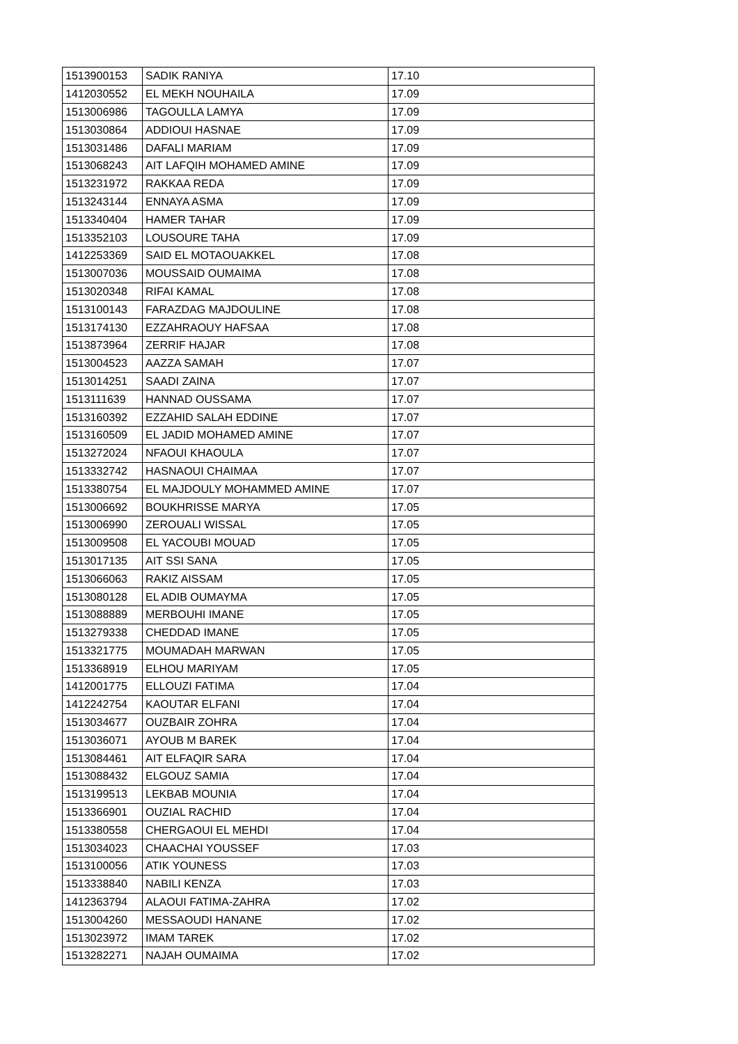| 1513900153 | SADIK RANIYA | 17.10 |
| 1412030552 | EL MEKH NOUHAILA | 17.09 |
| 1513006986 | TAGOULLA LAMYA | 17.09 |
| 1513030864 | ADDIOUI HASNAE | 17.09 |
| 1513031486 | DAFALI MARIAM | 17.09 |
| 1513068243 | AIT LAFQIH MOHAMED AMINE | 17.09 |
| 1513231972 | RAKKAA REDA | 17.09 |
| 1513243144 | ENNAYA ASMA | 17.09 |
| 1513340404 | HAMER TAHAR | 17.09 |
| 1513352103 | LOUSOURE TAHA | 17.09 |
| 1412253369 | SAID EL MOTAOUAKKEL | 17.08 |
| 1513007036 | MOUSSAID OUMAIMA | 17.08 |
| 1513020348 | RIFAI KAMAL | 17.08 |
| 1513100143 | FARAZDAG MAJDOULINE | 17.08 |
| 1513174130 | EZZAHRAOUY HAFSAA | 17.08 |
| 1513873964 | ZERRIF HAJAR | 17.08 |
| 1513004523 | AAZZA SAMAH | 17.07 |
| 1513014251 | SAADI ZAINA | 17.07 |
| 1513111639 | HANNAD OUSSAMA | 17.07 |
| 1513160392 | EZZAHID SALAH EDDINE | 17.07 |
| 1513160509 | EL JADID MOHAMED AMINE | 17.07 |
| 1513272024 | NFAOUI KHAOULA | 17.07 |
| 1513332742 | HASNAOUI CHAIMAA | 17.07 |
| 1513380754 | EL MAJDOULY MOHAMMED AMINE | 17.07 |
| 1513006692 | BOUKHRISSE MARYA | 17.05 |
| 1513006990 | ZEROUALI WISSAL | 17.05 |
| 1513009508 | EL YACOUBI MOUAD | 17.05 |
| 1513017135 | AIT SSI SANA | 17.05 |
| 1513066063 | RAKIZ AISSAM | 17.05 |
| 1513080128 | EL ADIB OUMAYMA | 17.05 |
| 1513088889 | MERBOUHI IMANE | 17.05 |
| 1513279338 | CHEDDAD IMANE | 17.05 |
| 1513321775 | MOUMADAH MARWAN | 17.05 |
| 1513368919 | ELHOU MARIYAM | 17.05 |
| 1412001775 | ELLOUZI FATIMA | 17.04 |
| 1412242754 | KAOUTAR ELFANI | 17.04 |
| 1513034677 | OUZBAIR ZOHRA | 17.04 |
| 1513036071 | AYOUB M BAREK | 17.04 |
| 1513084461 | AIT ELFAQIR SARA | 17.04 |
| 1513088432 | ELGOUZ SAMIA | 17.04 |
| 1513199513 | LEKBAB MOUNIA | 17.04 |
| 1513366901 | OUZIAL RACHID | 17.04 |
| 1513380558 | CHERGAOUI EL MEHDI | 17.04 |
| 1513034023 | CHAACHAI YOUSSEF | 17.03 |
| 1513100056 | ATIK YOUNESS | 17.03 |
| 1513338840 | NABILI KENZA | 17.03 |
| 1412363794 | ALAOUI FATIMA-ZAHRA | 17.02 |
| 1513004260 | MESSAOUDI HANANE | 17.02 |
| 1513023972 | IMAM TAREK | 17.02 |
| 1513282271 | NAJAH OUMAIMA | 17.02 |